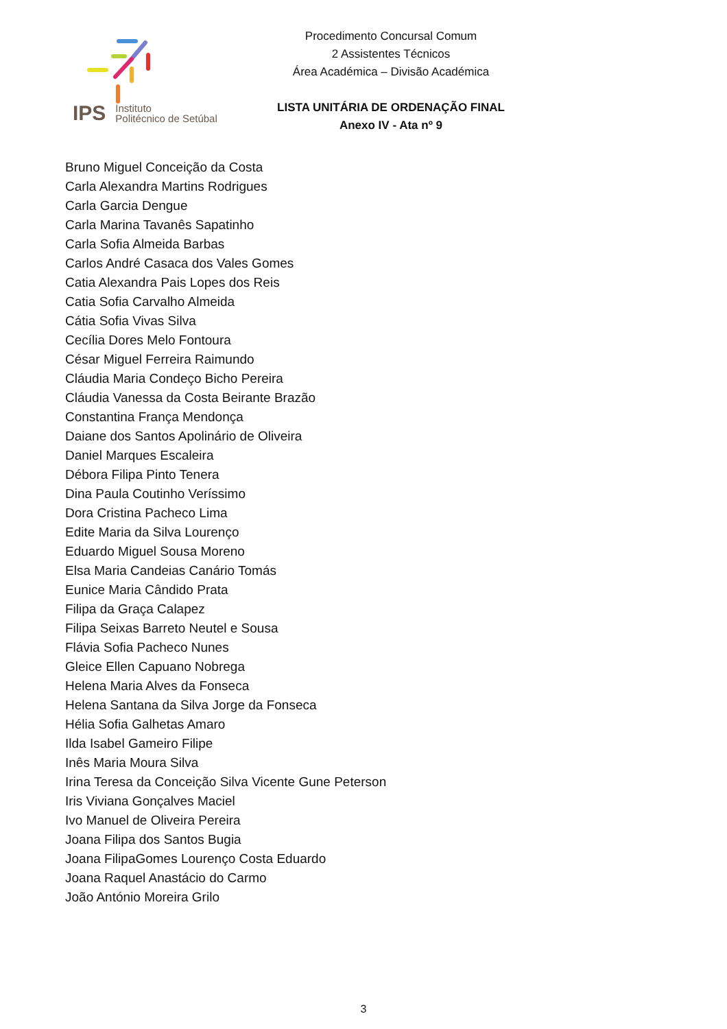IPS Instituto
Politécnico de Setúbal
Procedimento Concursal Comum
2 Assistentes Técnicos
Área Académica – Divisão Académica
LISTA UNITÁRIA DE ORDENAÇÃO FINAL
Anexo IV - Ata nº 9
Bruno Miguel Conceição da Costa
Carla Alexandra Martins Rodrigues
Carla Garcia Dengue
Carla Marina Tavanês Sapatinho
Carla Sofia Almeida Barbas
Carlos André Casaca dos Vales Gomes
Catia Alexandra Pais Lopes dos Reis
Catia Sofia Carvalho Almeida
Cátia Sofia Vivas Silva
Cecília Dores Melo Fontoura
César Miguel Ferreira Raimundo
Cláudia Maria Condeço Bicho Pereira
Cláudia Vanessa da Costa Beirante Brazão
Constantina França Mendonça
Daiane dos Santos Apolinário de Oliveira
Daniel Marques Escaleira
Débora Filipa Pinto Tenera
Dina Paula Coutinho Veríssimo
Dora Cristina Pacheco Lima
Edite Maria da Silva Lourenço
Eduardo Miguel Sousa Moreno
Elsa Maria Candeias Canário Tomás
Eunice Maria Cândido Prata
Filipa da Graça Calapez
Filipa Seixas Barreto Neutel e Sousa
Flávia Sofia Pacheco Nunes
Gleice Ellen Capuano Nobrega
Helena Maria Alves da Fonseca
Helena Santana da Silva Jorge da Fonseca
Hélia Sofia Galhetas Amaro
Ilda Isabel Gameiro Filipe
Inês Maria Moura Silva
Irina Teresa da Conceição Silva Vicente Gune Peterson
Iris Viviana Gonçalves Maciel
Ivo Manuel de Oliveira Pereira
Joana Filipa dos Santos Bugia
Joana FilipaGomes Lourenço Costa Eduardo
Joana Raquel Anastácio do Carmo
João António Moreira Grilo
3